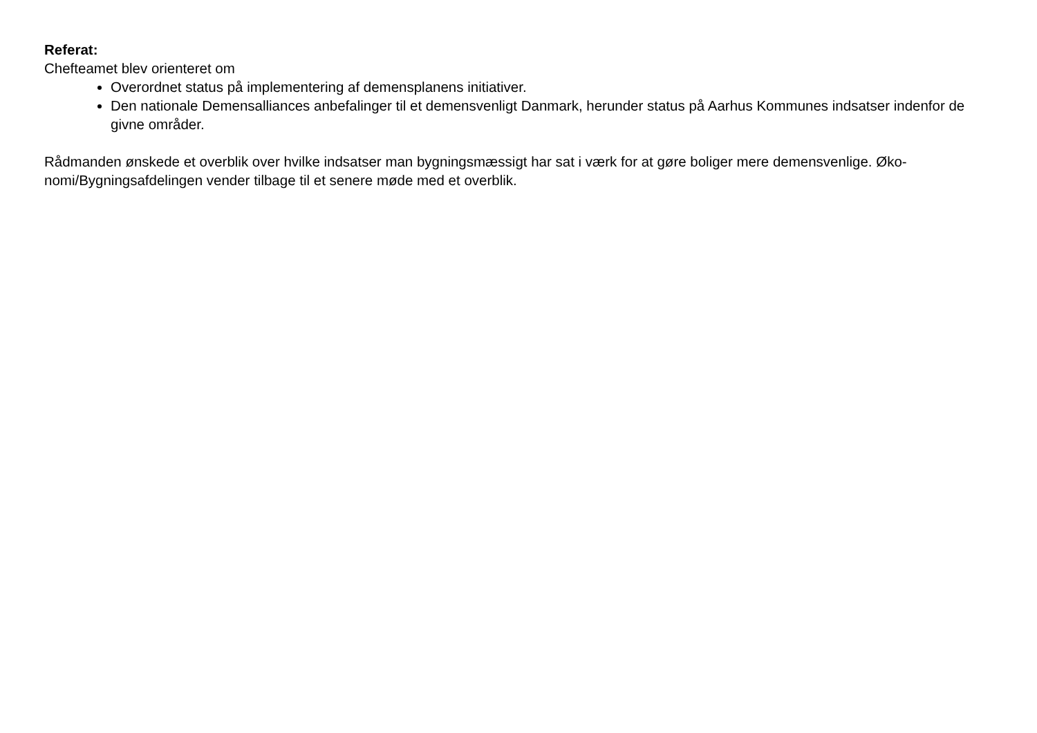Referat:
Chefteamet blev orienteret om
Overordnet status på implementering af demensplanens initiativer.
Den nationale Demensalliances anbefalinger til et demensvenligt Danmark, herunder status på Aarhus Kommunes indsatser indenfor de givne områder.
Rådmanden ønskede et overblik over hvilke indsatser man bygningsmæssigt har sat i værk for at gøre boliger mere demensvenlige. Øko-
nomi/Bygningsafdelingen vender tilbage til et senere møde med et overblik.